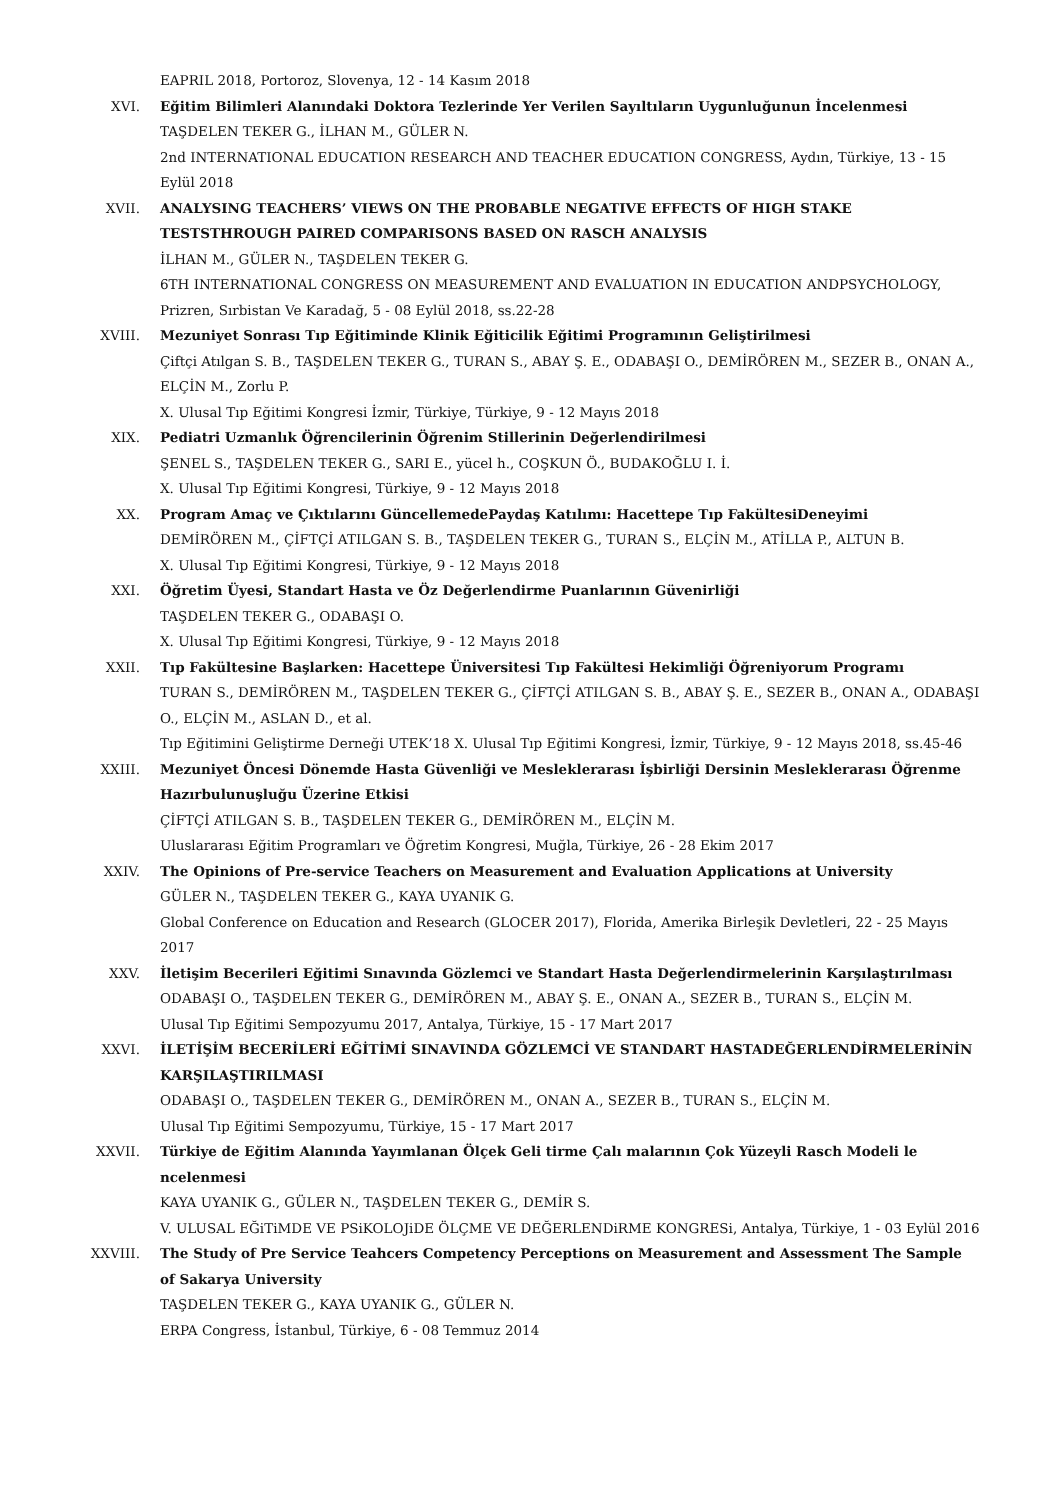EAPRIL 2018, Portoroz, Slovenya, 12 - 14 Kasım 2018
XVI. Eğitim Bilimleri Alanındaki Doktora Tezlerinde Yer Verilen Sayıltıların Uygunluğunun İncelenmesi
TAŞDELEN TEKER G., İLHAN M., GÜLER N.
2nd INTERNATIONAL EDUCATION RESEARCH AND TEACHER EDUCATION CONGRESS, Aydın, Türkiye, 13 - 15 Eylül 2018
XVII. ANALYSING TEACHERS’ VIEWS ON THE PROBABLE NEGATIVE EFFECTS OF HIGH STAKE TESTSTHROUGH PAIRED COMPARISONS BASED ON RASCH ANALYSIS
İLHAN M., GÜLER N., TAŞDELEN TEKER G.
6TH INTERNATIONAL CONGRESS ON MEASUREMENT AND EVALUATION IN EDUCATION ANDPSYCHOLOGY, Prizren, Sırbistan Ve Karadağ, 5 - 08 Eylül 2018, ss.22-28
XVIII. Mezuniyet Sonrası Tıp Eğitiminde Klinik Eğiticilik Eğitimi Programının Geliştirilmesi
Çiftçi Atılgan S. B., TAŞDELEN TEKER G., TURAN S., ABAY Ş. E., ODABAŞI O., DEMİRÖREN M., SEZER B., ONAN A., ELÇİN M., Zorlu P.
X. Ulusal Tıp Eğitimi Kongresi İzmir, Türkiye, Türkiye, 9 - 12 Mayıs 2018
XIX. Pediatri Uzmanlık Öğrencilerinin Öğrenim Stillerinin Değerlendirilmesi
ŞENEL S., TAŞDELEN TEKER G., SARI E., yücel h., COŞKUN Ö., BUDAKOĞLU I. İ.
X. Ulusal Tıp Eğitimi Kongresi, Türkiye, 9 - 12 Mayıs 2018
XX. Program Amaç ve Çıktılarını GüncellemedePaydaş Katılımı: Hacettepe Tıp FakültesiDeneyimi
DEMİRÖREN M., ÇİFTÇİ ATILGAN S. B., TAŞDELEN TEKER G., TURAN S., ELÇİN M., ATİLLA P., ALTUN B.
X. Ulusal Tıp Eğitimi Kongresi, Türkiye, 9 - 12 Mayıs 2018
XXI. Öğretim Üyesi, Standart Hasta ve Öz Değerlendirme Puanlarının Güvenirliği
TAŞDELEN TEKER G., ODABAŞI O.
X. Ulusal Tıp Eğitimi Kongresi, Türkiye, 9 - 12 Mayıs 2018
XXII. Tıp Fakültesine Başlarken: Hacettepe Üniversitesi Tıp Fakültesi Hekimliği Öğreniyorum Programı
TURAN S., DEMİRÖREN M., TAŞDELEN TEKER G., ÇİFTÇİ ATILGAN S. B., ABAY Ş. E., SEZER B., ONAN A., ODABAŞI O., ELÇİN M., ASLAN D., et al.
Tıp Eğitimini Geliştirme Derneği UTEK’18 X. Ulusal Tıp Eğitimi Kongresi, İzmir, Türkiye, 9 - 12 Mayıs 2018, ss.45-46
XXIII. Mezuniyet Öncesi Dönemde Hasta Güvenliği ve Mesleklerarası İşbirliği Dersinin Mesleklerarası Öğrenme Hazırbulunuşluğu Üzerine Etkisi
ÇİFTÇİ ATILGAN S. B., TAŞDELEN TEKER G., DEMİRÖREN M., ELÇİN M.
Uluslararası Eğitim Programları ve Öğretim Kongresi, Muğla, Türkiye, 26 - 28 Ekim 2017
XXIV. The Opinions of Pre-service Teachers on Measurement and Evaluation Applications at University
GÜLER N., TAŞDELEN TEKER G., KAYA UYANIK G.
Global Conference on Education and Research (GLOCER 2017), Florida, Amerika Birleşik Devletleri, 22 - 25 Mayıs 2017
XXV. İletişim Becerileri Eğitimi Sınavında Gözlemci ve Standart Hasta Değerlendirmelerinin Karşılaştırılması
ODABAŞI O., TAŞDELEN TEKER G., DEMİRÖREN M., ABAY Ş. E., ONAN A., SEZER B., TURAN S., ELÇİN M.
Ulusal Tıp Eğitimi Sempozyumu 2017, Antalya, Türkiye, 15 - 17 Mart 2017
XXVI. İLETİŞİM BECERİLERİ EĞİTİMİ SINAVINDA GÖZLEMCİ VE STANDART HASTADEĞERLENDİRMELERİNİN KARŞILAŞTIRILMASI
ODABAŞI O., TAŞDELEN TEKER G., DEMİRÖREN M., ONAN A., SEZER B., TURAN S., ELÇİN M.
Ulusal Tıp Eğitimi Sempozyumu, Türkiye, 15 - 17 Mart 2017
XXVII. Türkiye de Eğitim Alanında Yayımlanan Ölçek Geli tirme Çalı malarının Çok Yüzeyli Rasch Modeli le ncelenmesi
KAYA UYANIK G., GÜLER N., TAŞDELEN TEKER G., DEMİR S.
V. ULUSAL EĞiTiMDE VE PSiKOLOJiDE ÖLÇME VE DEĞERLENDiRME KONGRESi, Antalya, Türkiye, 1 - 03 Eylül 2016
XXVIII. The Study of Pre Service Teahcers Competency Perceptions on Measurement and Assessment The Sample of Sakarya University
TAŞDELEN TEKER G., KAYA UYANIK G., GÜLER N.
ERPA Congress, İstanbul, Türkiye, 6 - 08 Temmuz 2014